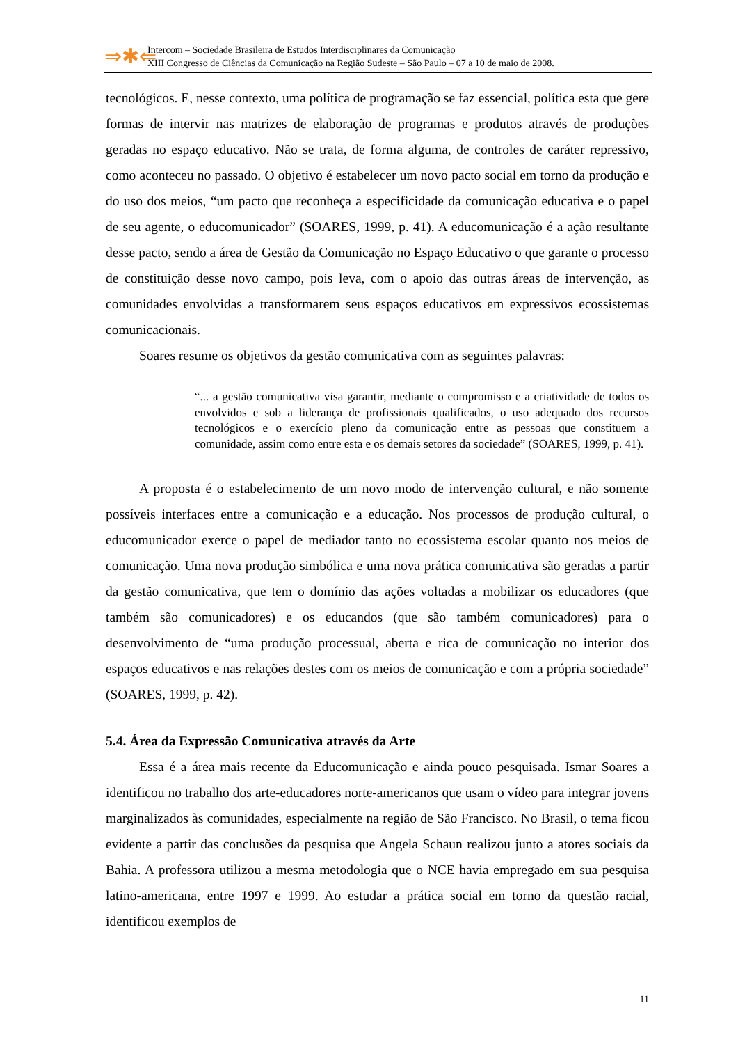⇒✱⇐
Intercom – Sociedade Brasileira de Estudos Interdisciplinares da Comunicação
XIII Congresso de Ciências da Comunicação na Região Sudeste – São Paulo – 07 a 10 de maio de 2008.
tecnológicos. E, nesse contexto, uma política de programação se faz essencial, política esta que gere formas de intervir nas matrizes de elaboração de programas e produtos através de produções geradas no espaço educativo. Não se trata, de forma alguma, de controles de caráter repressivo, como aconteceu no passado. O objetivo é estabelecer um novo pacto social em torno da produção e do uso dos meios, “um pacto que reconheça a especificidade da comunicação educativa e o papel de seu agente, o educomunicador” (SOARES, 1999, p. 41). A educomunicação é a ação resultante desse pacto, sendo a área de Gestão da Comunicação no Espaço Educativo o que garante o processo de constituição desse novo campo, pois leva, com o apoio das outras áreas de intervenção, as comunidades envolvidas a transformarem seus espaços educativos em expressivos ecossistemas comunicacionais.
Soares resume os objetivos da gestão comunicativa com as seguintes palavras:
“... a gestão comunicativa visa garantir, mediante o compromisso e a criatividade de todos os envolvidos e sob a liderança de profissionais qualificados, o uso adequado dos recursos tecnológicos e o exercício pleno da comunicação entre as pessoas que constituem a comunidade, assim como entre esta e os demais setores da sociedade” (SOARES, 1999, p. 41).
A proposta é o estabelecimento de um novo modo de intervenção cultural, e não somente possíveis interfaces entre a comunicação e a educação. Nos processos de produção cultural, o educomunicador exerce o papel de mediador tanto no ecossistema escolar quanto nos meios de comunicação. Uma nova produção simbólica e uma nova prática comunicativa são geradas a partir da gestão comunicativa, que tem o domínio das ações voltadas a mobilizar os educadores (que também são comunicadores) e os educandos (que são também comunicadores) para o desenvolvimento de “uma produção processual, aberta e rica de comunicação no interior dos espaços educativos e nas relações destes com os meios de comunicação e com a própria sociedade” (SOARES, 1999, p. 42).
5.4. Área da Expressão Comunicativa através da Arte
Essa é a área mais recente da Educomunicação e ainda pouco pesquisada. Ismar Soares a identificou no trabalho dos arte-educadores norte-americanos que usam o vídeo para integrar jovens marginalizados às comunidades, especialmente na região de São Francisco. No Brasil, o tema ficou evidente a partir das conclusões da pesquisa que Angela Schaun realizou junto a atores sociais da Bahia. A professora utilizou a mesma metodologia que o NCE havia empregado em sua pesquisa latino-americana, entre 1997 e 1999. Ao estudar a prática social em torno da questão racial, identificou exemplos de
11